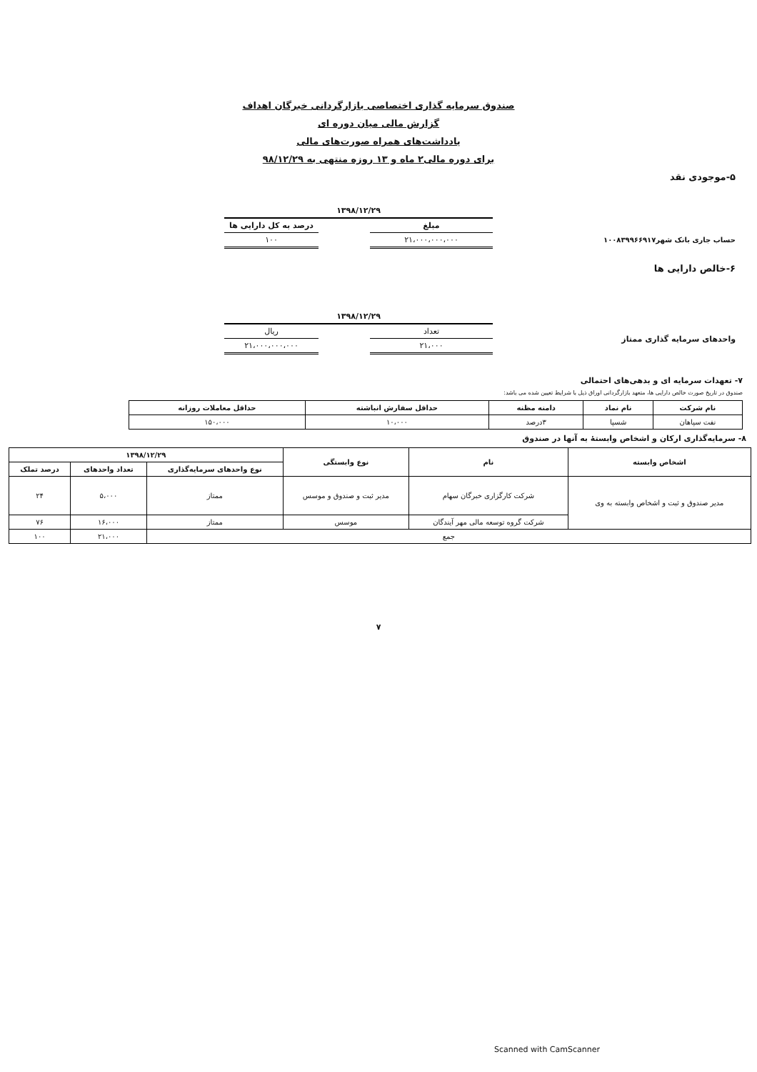صندوق سرمایه گذاری اختصاصی بازارگردانی خبرگان اهداف
گزارش مالی میان دوره ای
یادداشت‌های همراه صورت‌های مالی
برای دوره مالی۲ ماه و ۱۳ روزه منتهی به ۹۸/۱۲/۲۹
۵-موجودی نقد
حساب جاری بانک شهر۱۰۰۸۳۹۹۶۶۹۱۷
| ۱۳۹۸/۱۲/۲۹ | | |
| --- | --- | --- |
| مبلغ | | درصد به کل دارایی ها |
| ۲۱،۰۰۰،۰۰۰،۰۰۰ | | ۱۰۰ |
۶-خالص دارایی ها
واحدهای سرمایه گذاری ممتاز
| ۱۳۹۸/۱۲/۲۹ | | |
| --- | --- | --- |
| تعداد | | ریال |
| ۲۱،۰۰۰ | | ۲۱،۰۰۰،۰۰۰،۰۰۰ |
۷- تعهدات سرمایه ای و بدهی‌های احتمالی
صندوق در تاریخ صورت خالص دارایی ها، متعهد بازارگردانی اوراق ذیل با شرایط تعیین شده می باشد:
| نام شرکت | نام نماد | دامنه مظنه | حداقل سفارش انباشته | حداقل معاملات روزانه |
| --- | --- | --- | --- | --- |
| نفت سپاهان | شسپا | ۳درصد | ۱۰،۰۰۰ | ۱۵۰،۰۰۰ |
۸- سرمایه‌گذاری ارکان و اشخاص وابستهٔ به آنها در صندوق
| اشخاص وابسته | نام | نوع وابستگی | ۱۳۹۸/۱۲/۲۹ | | |
| --- | --- | --- | --- | --- | --- |
| | | | نوع واحدهای سرمایه‌گذاری | تعداد واحدهای | درصد تملک |
| مدیر صندوق و ثبت و اشخاص وابسته به وی | شرکت کارگزاری خبرگان سهام | مدیر ثبت و صندوق و موسس | ممتاز | ۵،۰۰۰ | ۲۴ |
| | شرکت گروه توسعه مالی مهر آیندگان | موسس | ممتاز | ۱۶،۰۰۰ | ۷۶ |
| جمع | | | | ۲۱،۰۰۰ | ۱۰۰ |
۷
Scanned with CamScanner